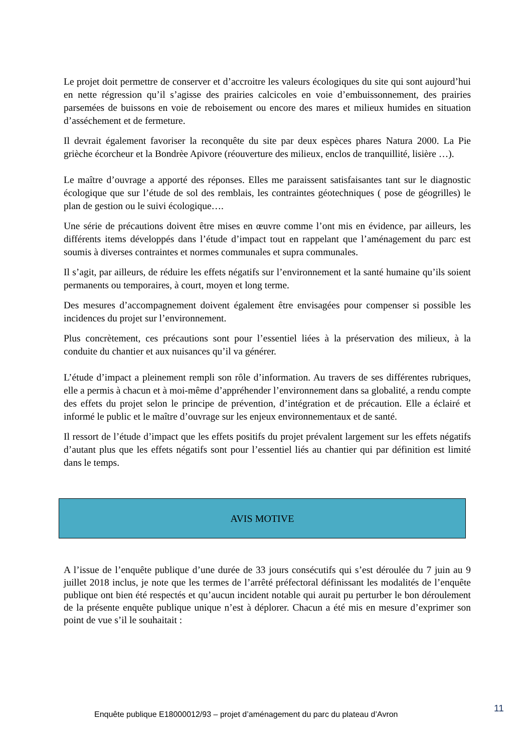Le projet doit permettre de conserver et d’accroitre les valeurs écologiques du site qui sont aujourd’hui en nette régression qu’il s’agisse des prairies calcicoles en voie d’embuissonnement, des prairies parsemées de buissons en voie de reboisement ou encore des mares et milieux humides en situation d’asséchement et de fermeture.
Il devrait également favoriser la reconquête du site par deux espèces phares Natura 2000. La Pie grièche écorcheur et la Bondrèe Apivore (réouverture des milieux, enclos de tranquillité, lisière …).
Le maître d’ouvrage a apporté des réponses. Elles me paraissent satisfaisantes tant sur le diagnostic écologique que sur l’étude de sol des remblais, les contraintes géotechniques ( pose de géogrilles) le plan de gestion ou le suivi écologique….
Une série de précautions doivent être mises en œuvre comme l’ont mis en évidence, par ailleurs, les différents items développés dans l’étude d’impact tout en rappelant que l’aménagement du parc est soumis à diverses contraintes et normes communales et supra communales.
Il s’agit, par ailleurs, de réduire les effets négatifs sur l’environnement et la santé humaine qu’ils soient permanents ou temporaires, à court, moyen et long terme.
Des mesures d’accompagnement doivent également être envisagées pour compenser si possible les incidences du projet sur l’environnement.
Plus concrètement, ces précautions sont pour l’essentiel liées à la préservation des milieux, à la conduite du chantier et aux nuisances qu’il va générer.
L’étude d’impact a pleinement rempli son rôle d’information. Au travers de ses différentes rubriques, elle a permis à chacun et à moi-même d’appréhender l’environnement dans sa globalité, a rendu compte des effets du projet selon le principe de prévention, d’intégration et de précaution. Elle a éclairé et informé le public et le maître d’ouvrage sur les enjeux environnementaux et de santé.
Il ressort de l’étude d’impact que les effets positifs du projet prévalent largement sur les effets négatifs d’autant plus que les effets négatifs sont pour l’essentiel liés au chantier qui par définition est limité dans le temps.
AVIS MOTIVE
A l’issue de l’enquête publique d’une durée de 33 jours consécutifs qui s’est déroulée du 7 juin au 9 juillet 2018 inclus, je note que les termes de l’arrêté préfectoral définissant les modalités de l’enquête publique ont bien été respectés et qu’aucun incident notable qui aurait pu perturber le bon déroulement de la présente enquête publique unique n’est à déplorer. Chacun a été mis en mesure d’exprimer son point de vue s’il le souhaitait :
Enquête publique E18000012/93 – projet d’aménagement du parc du plateau d’Avron 11